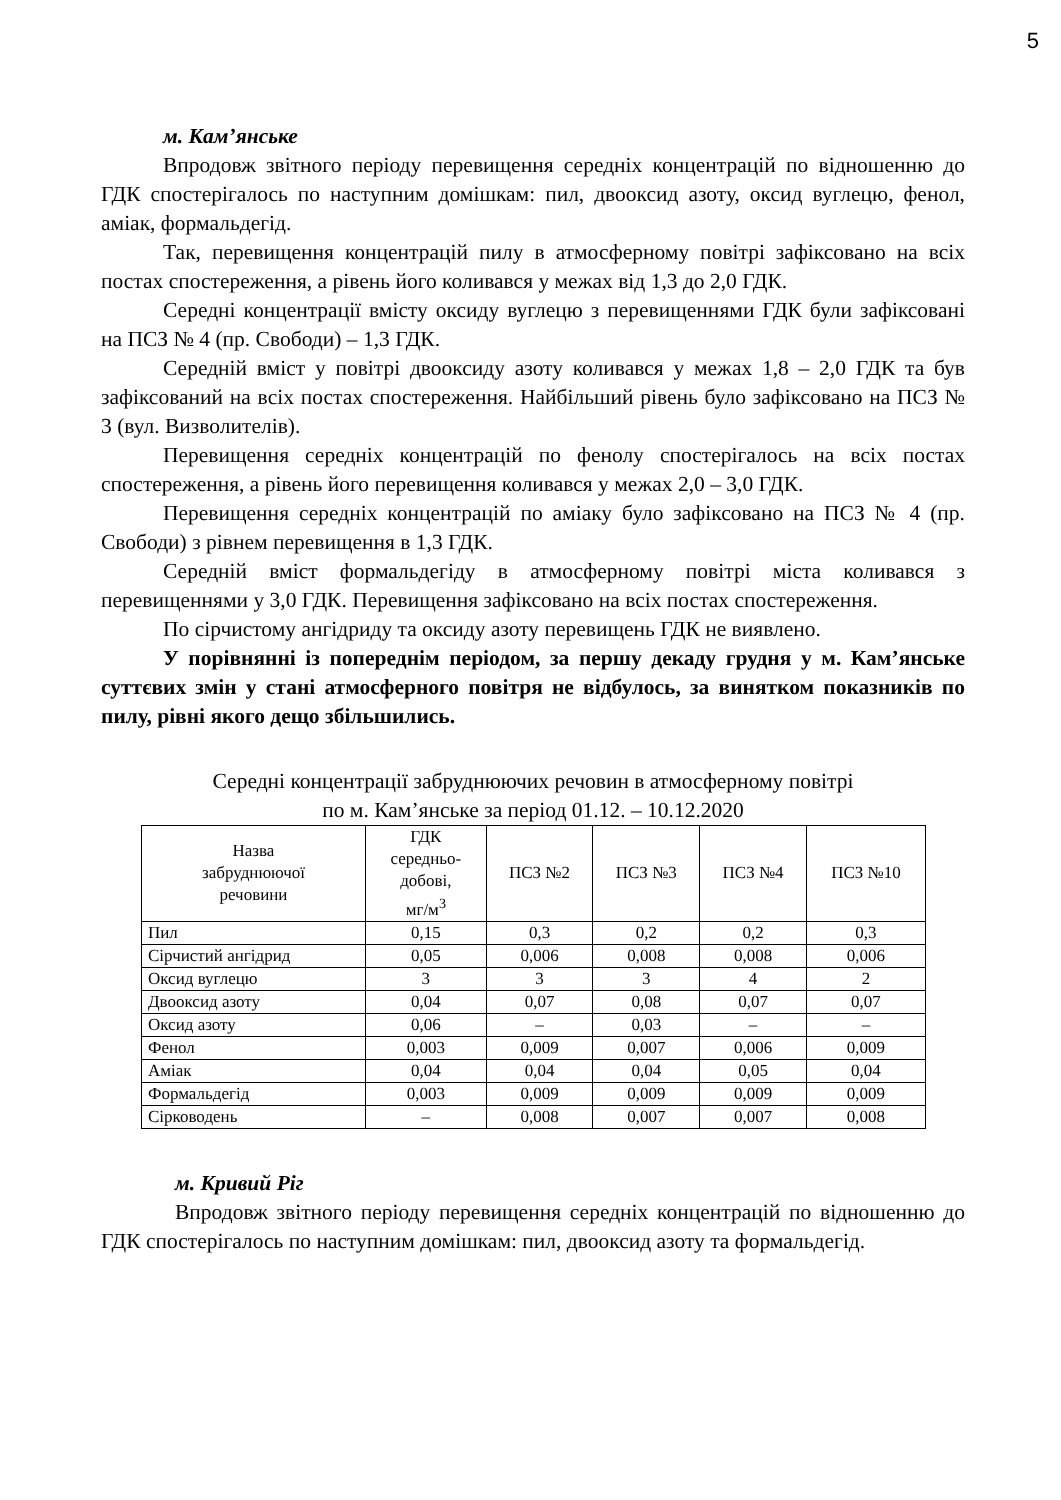5
м. Кам’янське
Впродовж звітного періоду перевищення середніх концентрацій по відношенню до ГДК спостерігалось по наступним домішкам: пил, двооксид азоту, оксид вуглецю, фенол, аміак, формальдегід.
Так, перевищення концентрацій пилу в атмосферному повітрі зафіксовано на всіх постах спостереження, а рівень його коливався у межах від 1,3 до 2,0 ГДК.
Середні концентрації вмісту оксиду вуглецю з перевищеннями ГДК були зафіксовані на ПСЗ № 4 (пр. Свободи) – 1,3 ГДК.
Середній вміст у повітрі двооксиду азоту коливався у межах 1,8 – 2,0 ГДК та був зафіксований на всіх постах спостереження. Найбільший рівень було зафіксовано на ПСЗ № 3 (вул. Визволителів).
Перевищення середніх концентрацій по фенолу спостерігалось на всіх постах спостереження, а рівень його перевищення коливався у межах 2,0 – 3,0 ГДК.
Перевищення середніх концентрацій по аміаку було зафіксовано на ПСЗ № 4 (пр. Свободи) з рівнем перевищення в 1,3 ГДК.
Середній вміст формальдегіду в атмосферному повітрі міста коливався з перевищеннями у 3,0 ГДК. Перевищення зафіксовано на всіх постах спостереження.
По сірчистому ангідриду та оксиду азоту перевищень ГДК не виявлено.
У порівнянні із попереднім періодом, за першу декаду грудня у м. Кам’янське суттєвих змін у стані атмосферного повітря не відбулось, за винятком показників по пилу, рівні якого дещо збільшились.
Середні концентрації забруднюючих речовин в атмосферному повітрі
по м. Кам’янське за період 01.12. – 10.12.2020
| Назва забруднюючої речовини | ГДК середньо- добові, мг/м<sup>3</sup> | ПСЗ №2 | ПСЗ №3 | ПСЗ №4 | ПСЗ №10 |
| --- | --- | --- | --- | --- | --- |
| Пил | 0,15 | 0,3 | 0,2 | 0,2 | 0,3 |
| Сірчистий ангідрид | 0,05 | 0,006 | 0,008 | 0,008 | 0,006 |
| Оксид вуглецю | 3 | 3 | 3 | 4 | 2 |
| Двооксид азоту | 0,04 | 0,07 | 0,08 | 0,07 | 0,07 |
| Оксид азоту | 0,06 | – | 0,03 | – | – |
| Фенол | 0,003 | 0,009 | 0,007 | 0,006 | 0,009 |
| Аміак | 0,04 | 0,04 | 0,04 | 0,05 | 0,04 |
| Формальдегід | 0,003 | 0,009 | 0,009 | 0,009 | 0,009 |
| Сірководень | – | 0,008 | 0,007 | 0,007 | 0,008 |
м. Кривий Ріг
Впродовж звітного періоду перевищення середніх концентрацій по відношенню до ГДК спостерігалось по наступним домішкам: пил, двооксид азоту та формальдегід.